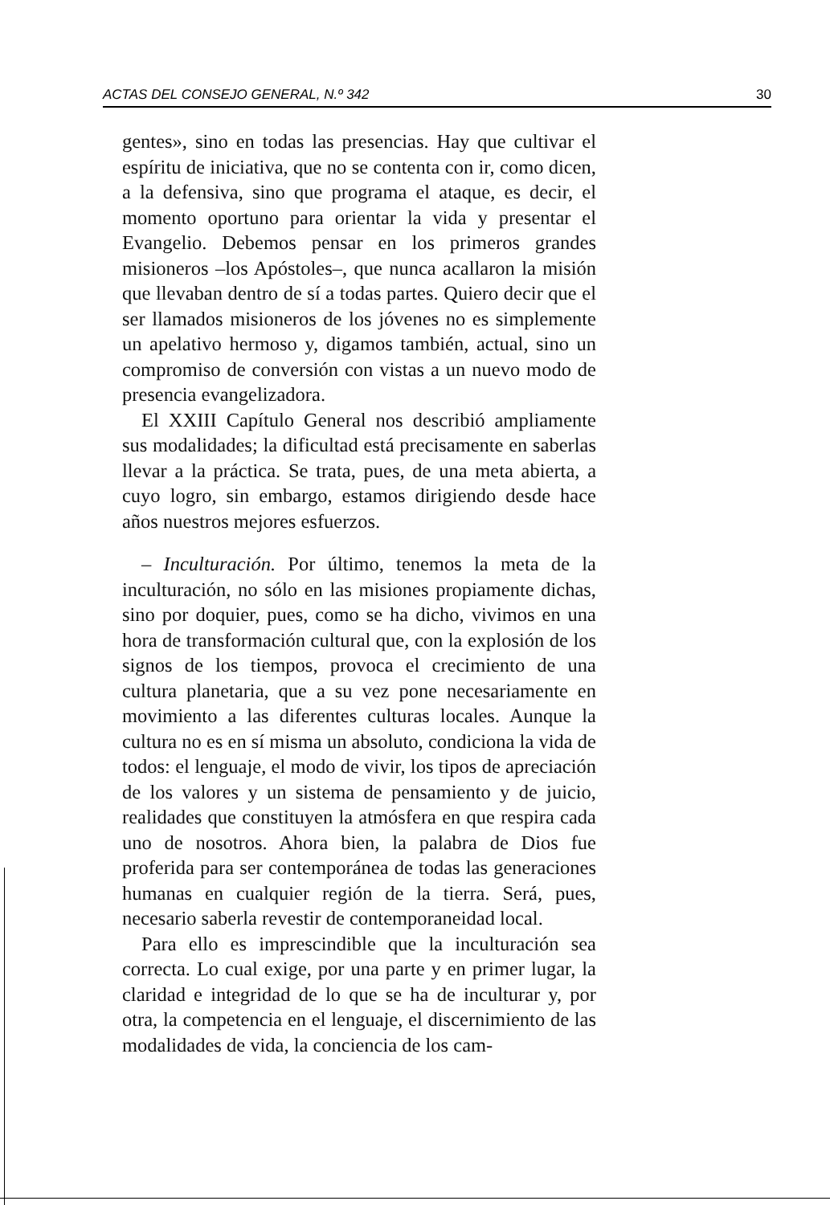ACTAS DEL CONSEJO GENERAL, N.º 342 30
gentes», sino en todas las presencias. Hay que cultivar el espíritu de iniciativa, que no se contenta con ir, como dicen, a la defensiva, sino que programa el ataque, es decir, el momento oportuno para orientar la vida y presentar el Evangelio. Debemos pensar en los primeros grandes misioneros –los Apóstoles–, que nunca acallaron la misión que llevaban dentro de sí a todas partes. Quiero decir que el ser llamados misioneros de los jóvenes no es simplemente un apelativo hermoso y, digamos también, actual, sino un compromiso de conversión con vistas a un nuevo modo de presencia evangelizadora.
El XXIII Capítulo General nos describió ampliamente sus modalidades; la dificultad está precisamente en saberlas llevar a la práctica. Se trata, pues, de una meta abierta, a cuyo logro, sin embargo, estamos dirigiendo desde hace años nuestros mejores esfuerzos.
– Inculturación. Por último, tenemos la meta de la inculturación, no sólo en las misiones propiamente dichas, sino por doquier, pues, como se ha dicho, vivimos en una hora de transformación cultural que, con la explosión de los signos de los tiempos, provoca el crecimiento de una cultura planetaria, que a su vez pone necesariamente en movimiento a las diferentes culturas locales. Aunque la cultura no es en sí misma un absoluto, condiciona la vida de todos: el lenguaje, el modo de vivir, los tipos de apreciación de los valores y un sistema de pensamiento y de juicio, realidades que constituyen la atmósfera en que respira cada uno de nosotros. Ahora bien, la palabra de Dios fue proferida para ser contemporánea de todas las generaciones humanas en cualquier región de la tierra. Será, pues, necesario saberla revestir de contemporaneidad local.
Para ello es imprescindible que la inculturación sea correcta. Lo cual exige, por una parte y en primer lugar, la claridad e integridad de lo que se ha de inculturar y, por otra, la competencia en el lenguaje, el discernimiento de las modalidades de vida, la conciencia de los cam-